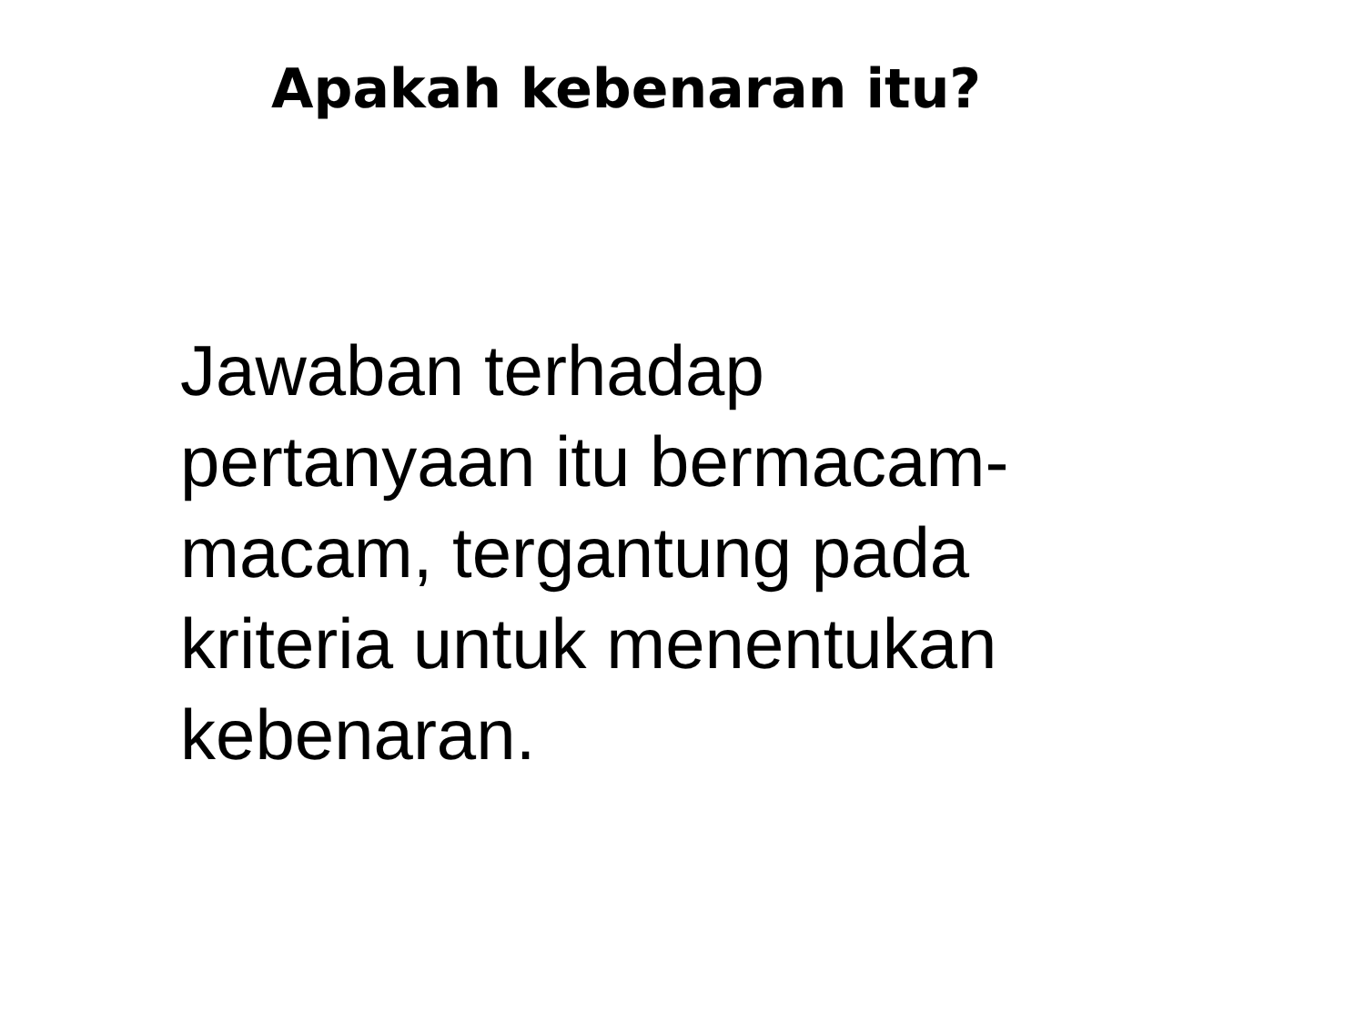Apakah kebenaran itu?
Jawaban terhadap
pertanyaan itu bermacam-
macam, tergantung pada
kriteria untuk menentukan
kebenaran.